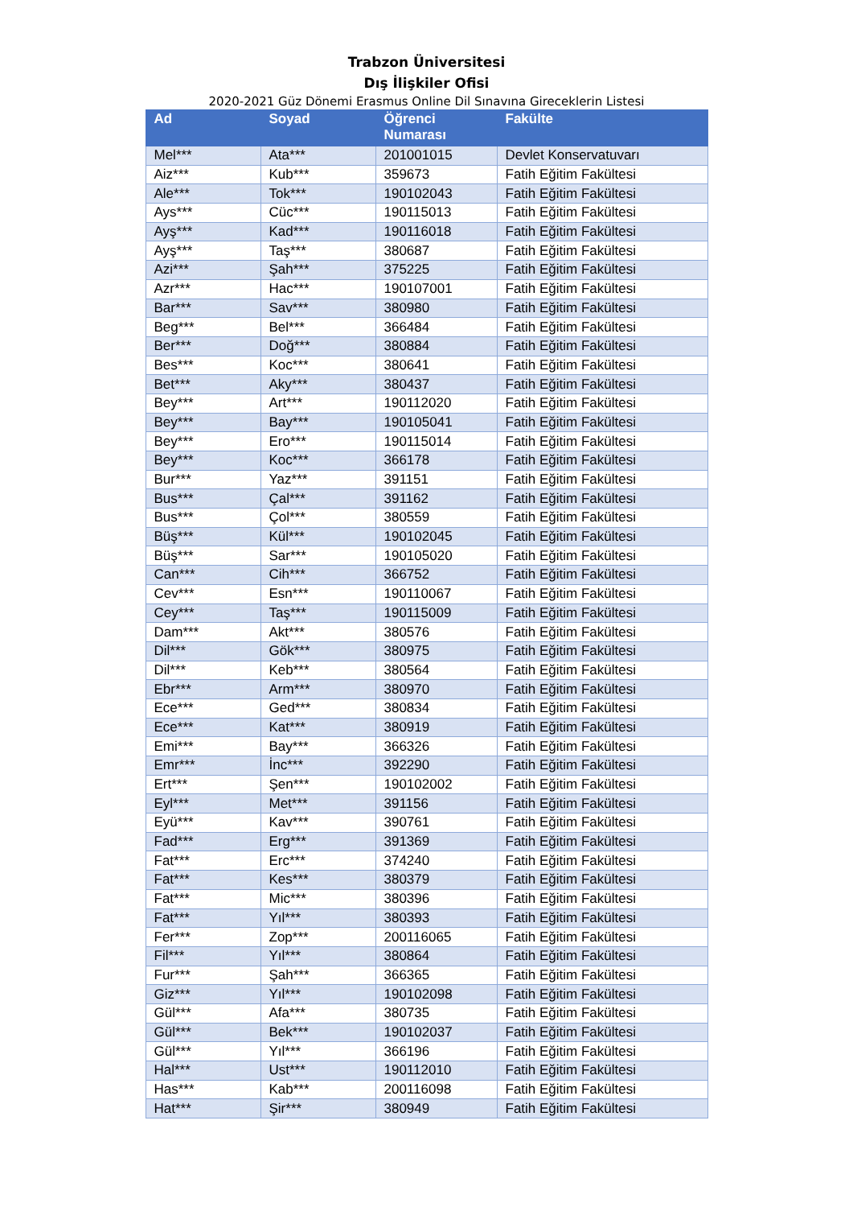Trabzon Üniversitesi
Dış İlişkiler Ofisi
2020-2021 Güz Dönemi Erasmus Online Dil Sınavına Gireceklerin Listesi
| Ad | Soyad | Öğrenci Numarası | Fakülte |
| --- | --- | --- | --- |
| Mel*** | Ata*** | 201001015 | Devlet Konservatuvarı |
| Aiz*** | Kub*** | 359673 | Fatih Eğitim Fakültesi |
| Ale*** | Tok*** | 190102043 | Fatih Eğitim Fakültesi |
| Ays*** | Cüc*** | 190115013 | Fatih Eğitim Fakültesi |
| Ayş*** | Kad*** | 190116018 | Fatih Eğitim Fakültesi |
| Ayş*** | Taş*** | 380687 | Fatih Eğitim Fakültesi |
| Azi*** | Şah*** | 375225 | Fatih Eğitim Fakültesi |
| Azr*** | Hac*** | 190107001 | Fatih Eğitim Fakültesi |
| Bar*** | Sav*** | 380980 | Fatih Eğitim Fakültesi |
| Beg*** | Bel*** | 366484 | Fatih Eğitim Fakültesi |
| Ber*** | Doğ*** | 380884 | Fatih Eğitim Fakültesi |
| Bes*** | Koc*** | 380641 | Fatih Eğitim Fakültesi |
| Bet*** | Aky*** | 380437 | Fatih Eğitim Fakültesi |
| Bey*** | Art*** | 190112020 | Fatih Eğitim Fakültesi |
| Bey*** | Bay*** | 190105041 | Fatih Eğitim Fakültesi |
| Bey*** | Ero*** | 190115014 | Fatih Eğitim Fakültesi |
| Bey*** | Koc*** | 366178 | Fatih Eğitim Fakültesi |
| Bur*** | Yaz*** | 391151 | Fatih Eğitim Fakültesi |
| Bus*** | Çal*** | 391162 | Fatih Eğitim Fakültesi |
| Bus*** | Çol*** | 380559 | Fatih Eğitim Fakültesi |
| Büş*** | Kül*** | 190102045 | Fatih Eğitim Fakültesi |
| Büş*** | Sar*** | 190105020 | Fatih Eğitim Fakültesi |
| Can*** | Cih*** | 366752 | Fatih Eğitim Fakültesi |
| Cev*** | Esn*** | 190110067 | Fatih Eğitim Fakültesi |
| Cey*** | Taş*** | 190115009 | Fatih Eğitim Fakültesi |
| Dam*** | Akt*** | 380576 | Fatih Eğitim Fakültesi |
| Dil*** | Gök*** | 380975 | Fatih Eğitim Fakültesi |
| Dil*** | Keb*** | 380564 | Fatih Eğitim Fakültesi |
| Ebr*** | Arm*** | 380970 | Fatih Eğitim Fakültesi |
| Ece*** | Ged*** | 380834 | Fatih Eğitim Fakültesi |
| Ece*** | Kat*** | 380919 | Fatih Eğitim Fakültesi |
| Emi*** | Bay*** | 366326 | Fatih Eğitim Fakültesi |
| Emr*** | İnc*** | 392290 | Fatih Eğitim Fakültesi |
| Ert*** | Şen*** | 190102002 | Fatih Eğitim Fakültesi |
| Eyl*** | Met*** | 391156 | Fatih Eğitim Fakültesi |
| Eyü*** | Kav*** | 390761 | Fatih Eğitim Fakültesi |
| Fad*** | Erg*** | 391369 | Fatih Eğitim Fakültesi |
| Fat*** | Erc*** | 374240 | Fatih Eğitim Fakültesi |
| Fat*** | Kes*** | 380379 | Fatih Eğitim Fakültesi |
| Fat*** | Mic*** | 380396 | Fatih Eğitim Fakültesi |
| Fat*** | Yıl*** | 380393 | Fatih Eğitim Fakültesi |
| Fer*** | Zop*** | 200116065 | Fatih Eğitim Fakültesi |
| Fil*** | Yıl*** | 380864 | Fatih Eğitim Fakültesi |
| Fur*** | Şah*** | 366365 | Fatih Eğitim Fakültesi |
| Giz*** | Yıl*** | 190102098 | Fatih Eğitim Fakültesi |
| Gül*** | Afa*** | 380735 | Fatih Eğitim Fakültesi |
| Gül*** | Bek*** | 190102037 | Fatih Eğitim Fakültesi |
| Gül*** | Yıl*** | 366196 | Fatih Eğitim Fakültesi |
| Hal*** | Ust*** | 190112010 | Fatih Eğitim Fakültesi |
| Has*** | Kab*** | 200116098 | Fatih Eğitim Fakültesi |
| Hat*** | Şir*** | 380949 | Fatih Eğitim Fakültesi |